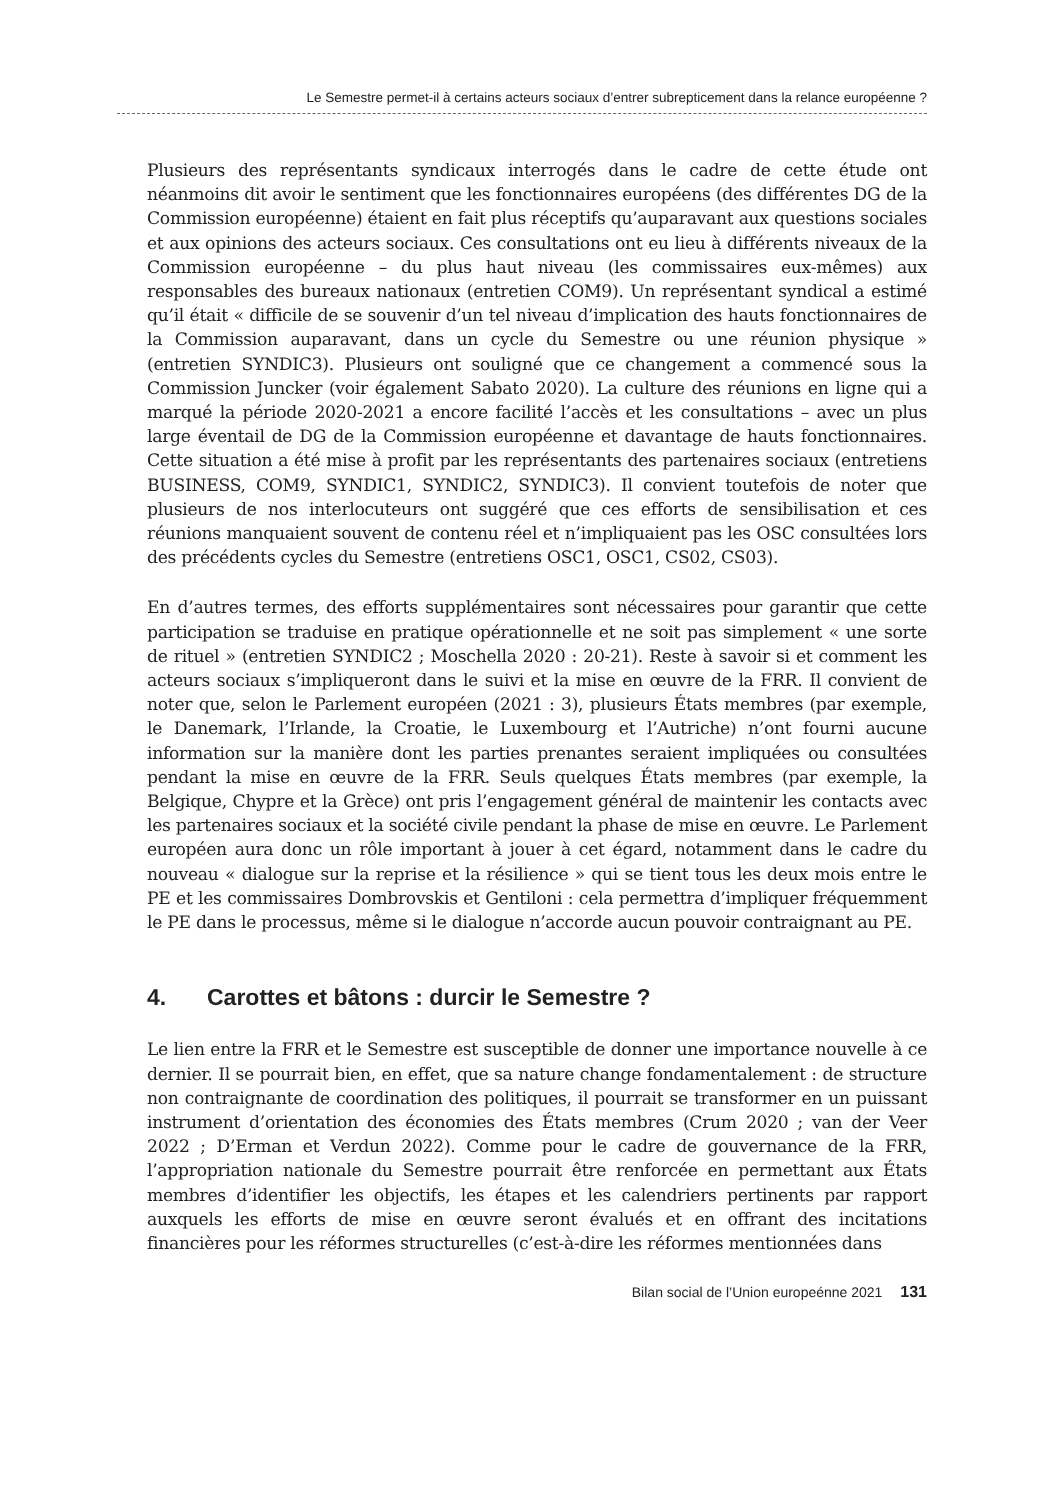Le Semestre permet-il à certains acteurs sociaux d’entrer subrepticement dans la relance européenne ?
Plusieurs des représentants syndicaux interrogés dans le cadre de cette étude ont néanmoins dit avoir le sentiment que les fonctionnaires européens (des différentes DG de la Commission européenne) étaient en fait plus réceptifs qu’auparavant aux questions sociales et aux opinions des acteurs sociaux. Ces consultations ont eu lieu à différents niveaux de la Commission européenne – du plus haut niveau (les commissaires eux-mêmes) aux responsables des bureaux nationaux (entretien COM9). Un représentant syndical a estimé qu’il était « difficile de se souvenir d’un tel niveau d’implication des hauts fonctionnaires de la Commission auparavant, dans un cycle du Semestre ou une réunion physique » (entretien SYNDIC3). Plusieurs ont souligné que ce changement a commencé sous la Commission Juncker (voir également Sabato 2020). La culture des réunions en ligne qui a marqué la période 2020-2021 a encore facilité l’accès et les consultations – avec un plus large éventail de DG de la Commission européenne et davantage de hauts fonctionnaires. Cette situation a été mise à profit par les représentants des partenaires sociaux (entretiens BUSINESS, COM9, SYNDIC1, SYNDIC2, SYNDIC3). Il convient toutefois de noter que plusieurs de nos interlocuteurs ont suggéré que ces efforts de sensibilisation et ces réunions manquaient souvent de contenu réel et n’impliquaient pas les OSC consultées lors des précédents cycles du Semestre (entretiens OSC1, OSC1, CS02, CS03).
En d’autres termes, des efforts supplémentaires sont nécessaires pour garantir que cette participation se traduise en pratique opérationnelle et ne soit pas simplement « une sorte de rituel » (entretien SYNDIC2 ; Moschella 2020 : 20-21). Reste à savoir si et comment les acteurs sociaux s’impliqueront dans le suivi et la mise en œuvre de la FRR. Il convient de noter que, selon le Parlement européen (2021 : 3), plusieurs États membres (par exemple, le Danemark, l’Irlande, la Croatie, le Luxembourg et l’Autriche) n’ont fourni aucune information sur la manière dont les parties prenantes seraient impliquées ou consultées pendant la mise en œuvre de la FRR. Seuls quelques États membres (par exemple, la Belgique, Chypre et la Grèce) ont pris l’engagement général de maintenir les contacts avec les partenaires sociaux et la société civile pendant la phase de mise en œuvre. Le Parlement européen aura donc un rôle important à jouer à cet égard, notamment dans le cadre du nouveau « dialogue sur la reprise et la résilience » qui se tient tous les deux mois entre le PE et les commissaires Dombrovskis et Gentiloni : cela permettra d’impliquer fréquemment le PE dans le processus, même si le dialogue n’accorde aucun pouvoir contraignant au PE.
4. Carottes et bâtons : durcir le Semestre ?
Le lien entre la FRR et le Semestre est susceptible de donner une importance nouvelle à ce dernier. Il se pourrait bien, en effet, que sa nature change fondamentalement : de structure non contraignante de coordination des politiques, il pourrait se transformer en un puissant instrument d’orientation des économies des États membres (Crum 2020 ; van der Veer 2022 ; D’Erman et Verdun 2022). Comme pour le cadre de gouvernance de la FRR, l’appropriation nationale du Semestre pourrait être renforcée en permettant aux États membres d’identifier les objectifs, les étapes et les calendriers pertinents par rapport auxquels les efforts de mise en œuvre seront évalués et en offrant des incitations financières pour les réformes structurelles (c’est-à-dire les réformes mentionnées dans
Bilan social de l’Union europeénne 2021 131